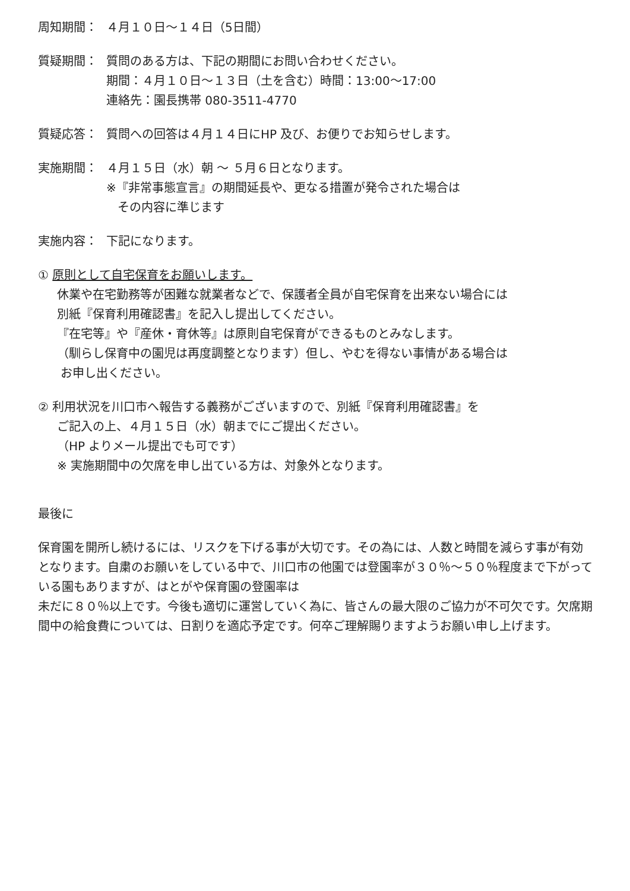周知期間： ４月１０日～１４日（5日間）
質疑期間： 質問のある方は、下記の期間にお問い合わせください。
期間：４月１０日～１３日（土を含む）時間：13:00～17:00
連絡先：園長携帯 080-3511-4770
質疑応答： 質問への回答は４月１４日にHP 及び、お便りでお知らせします。
実施期間： ４月１５日（水）朝 ～ ５月６日となります。
※『非常事態宣言』の期間延長や、更なる措置が発令された場合は
その内容に準じます
実施内容： 下記になります。
① 原則として自宅保育をお願いします。
休業や在宅勤務等が困難な就業者などで、保護者全員が自宅保育を出来ない場合には
別紙『保育利用確認書』を記入し提出してください。
『在宅等』や『産休・育休等』は原則自宅保育ができるものとみなします。
（馴らし保育中の園児は再度調整となります）但し、やむを得ない事情がある場合は
お申し出ください。
② 利用状況を川口市へ報告する義務がございますので、別紙『保育利用確認書』を
ご記入の上、４月１５日（水）朝までにご提出ください。
（HP よりメール提出でも可です）
※ 実施期間中の欠席を申し出ている方は、対象外となります。
最後に
保育園を開所し続けるには、リスクを下げる事が大切です。その為には、人数と時間を減らす事が有効となります。自粛のお願いをしている中で、川口市の他園では登園率が３０％～５０％程度まで下がっている園もありますが、はとがや保育園の登園率は
未だに８０％以上です。今後も適切に運営していく為に、皆さんの最大限のご協力が不可欠です。欠席期間中の給食費については、日割りを適応予定です。何卒ご理解賜りますようお願い申し上げます。